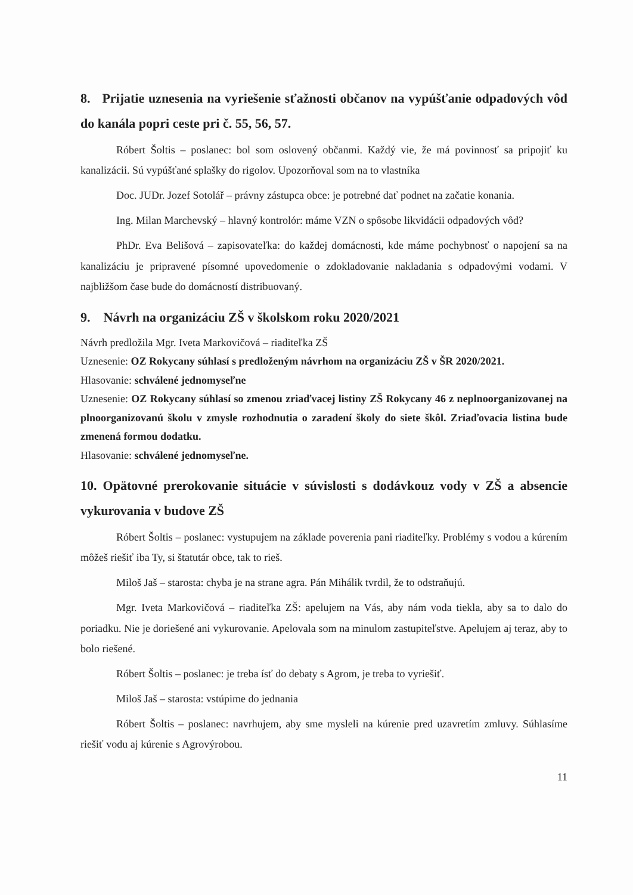8. Prijatie uznesenia na vyriešenie sťažnosti občanov na vypúšťanie odpadových vôd do kanála popri ceste pri č. 55, 56, 57.
Róbert Šoltis – poslanec: bol som oslovený občanmi. Každý vie, že má povinnosť sa pripojiť ku kanalizácii. Sú vypúšťané splašky do rigolov. Upozorňoval som na to vlastníka
Doc. JUDr. Jozef Sotolář – právny zástupca obce: je potrebné dať podnet na začatie konania.
Ing. Milan Marchevský – hlavný kontrolór: máme VZN o spôsobe likvidácii odpadových vôd?
PhDr. Eva Belišová – zapisovateľka: do každej domácnosti, kde máme pochybnosť o napojení sa na kanalizáciu je pripravené písomné upovedomenie o zdokladovanie nakladania s odpadovými vodami. V najbližšom čase bude do domácností distribuovaný.
9. Návrh na organizáciu ZŠ v školskom roku 2020/2021
Návrh predložila Mgr. Iveta Markovičová – riaditeľka ZŠ
Uznesenie: OZ Rokycany súhlasí s predloženým návrhom na organizáciu ZŠ v ŠR 2020/2021.
Hlasovanie: schválené jednomyseľne
Uznesenie: OZ Rokycany súhlasí so zmenou zriaďvacej listiny ZŠ Rokycany 46 z neplnoorganizovanej na plnoorganizovanú školu v zmysle rozhodnutia o zaradení školy do siete škôl. Zriaďovacia listina bude zmenená formou dodatku.
Hlasovanie: schválené jednomyseľne.
10. Opätovné prerokovanie situácie v súvislosti s dodávkouz vody v ZŠ a absencie vykurovania v budove ZŠ
Róbert Šoltis – poslanec: vystupujem na základe poverenia pani riaditeľky. Problémy s vodou a kúrením môžeš riešiť iba Ty, si štatutár obce, tak to rieš.
Miloš Jaš – starosta: chyba je na strane agra. Pán Mihálik tvrdil, že to odstraňujú.
Mgr. Iveta Markovičová – riaditeľka ZŠ: apelujem na Vás, aby nám voda tiekla, aby sa to dalo do poriadku. Nie je doriešené ani vykurovanie. Apelovala som na minulom zastupiteľstve. Apelujem aj teraz, aby to bolo riešené.
Róbert Šoltis – poslanec: je treba ísť do debaty s Agrom, je treba to vyriešiť.
Miloš Jaš – starosta: vstúpime do jednania
Róbert Šoltis – poslanec: navrhujem, aby sme mysleli na kúrenie pred uzavretím zmluvy. Súhlasíme riešiť vodu aj kúrenie s Agrovýrobou.
11